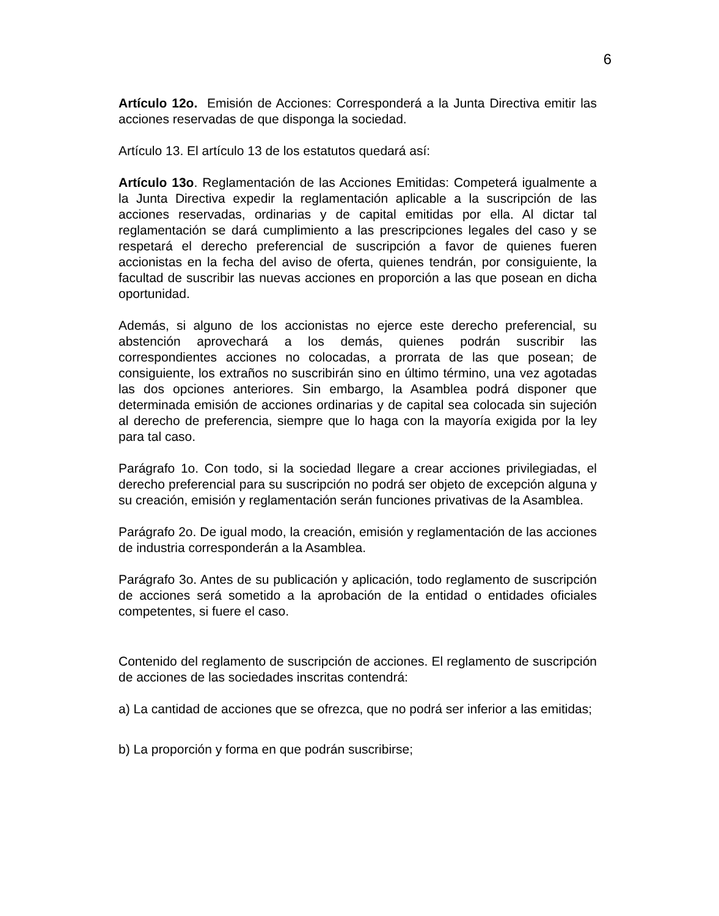6
Artículo 12o. Emisión de Acciones: Corresponderá a la Junta Directiva emitir las acciones reservadas de que disponga la sociedad.
Artículo 13. El artículo 13 de los estatutos quedará así:
Artículo 13o. Reglamentación de las Acciones Emitidas: Competerá igualmente a la Junta Directiva expedir la reglamentación aplicable a la suscripción de las acciones reservadas, ordinarias y de capital emitidas por ella. Al dictar tal reglamentación se dará cumplimiento a las prescripciones legales del caso y se respetará el derecho preferencial de suscripción a favor de quienes fueren accionistas en la fecha del aviso de oferta, quienes tendrán, por consiguiente, la facultad de suscribir las nuevas acciones en proporción a las que posean en dicha oportunidad.
Además, si alguno de los accionistas no ejerce este derecho preferencial, su abstención aprovechará a los demás, quienes podrán suscribir las correspondientes acciones no colocadas, a prorrata de las que posean; de consiguiente, los extraños no suscribirán sino en último término, una vez agotadas las dos opciones anteriores. Sin embargo, la Asamblea podrá disponer que determinada emisión de acciones ordinarias y de capital sea colocada sin sujeción al derecho de preferencia, siempre que lo haga con la mayoría exigida por la ley para tal caso.
Parágrafo 1o. Con todo, si la sociedad llegare a crear acciones privilegiadas, el derecho preferencial para su suscripción no podrá ser objeto de excepción alguna y su creación, emisión y reglamentación serán funciones privativas de la Asamblea.
Parágrafo 2o. De igual modo, la creación, emisión y reglamentación de las acciones de industria corresponderán a la Asamblea.
Parágrafo 3o. Antes de su publicación y aplicación, todo reglamento de suscripción de acciones será sometido a la aprobación de la entidad o entidades oficiales competentes, si fuere el caso.
Contenido del reglamento de suscripción de acciones. El reglamento de suscripción de acciones de las sociedades inscritas contendrá:
a) La cantidad de acciones que se ofrezca, que no podrá ser inferior a las emitidas;
b) La proporción y forma en que podrán suscribirse;